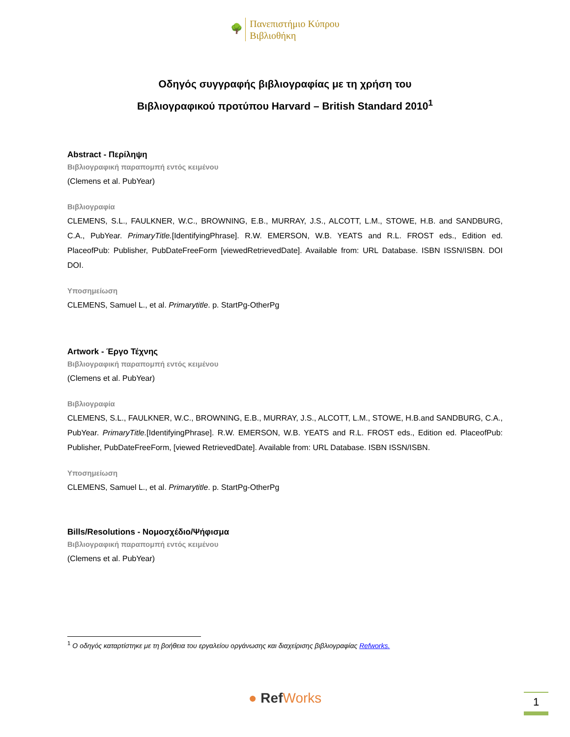🌳 Πανεπιστήμιο Κύπρου
Βιβλιοθήκη
Οδηγός συγγραφής βιβλιογραφίας με τη χρήση του
Βιβλιογραφικού προτύπου Harvard – British Standard 2010<sup>1</sup>
Abstract - Περίληψη
Βιβλιογραφική παραπομπή εντός κειμένου
(Clemens et al. PubYear)
Βιβλιογραφία
CLEMENS, S.L., FAULKNER, W.C., BROWNING, E.B., MURRAY, J.S., ALCOTT, L.M., STOWE, H.B. and SANDBURG, C.A., PubYear. PrimaryTitle.[IdentifyingPhrase]. R.W. EMERSON, W.B. YEATS and R.L. FROST eds., Edition ed. PlaceofPub: Publisher, PubDateFreeForm [viewedRetrievedDate]. Available from: URL Database. ISBN ISSN/ISBN. DOI DOI.
Υποσημείωση
CLEMENS, Samuel L., et al. Primarytitle. p. StartPg-OtherPg
Artwork - Έργο Τέχνης
Βιβλιογραφική παραπομπή εντός κειμένου
(Clemens et al. PubYear)
Βιβλιογραφία
CLEMENS, S.L., FAULKNER, W.C., BROWNING, E.B., MURRAY, J.S., ALCOTT, L.M., STOWE, H.B.and SANDBURG, C.A., PubYear. PrimaryTitle.[IdentifyingPhrase]. R.W. EMERSON, W.B. YEATS and R.L. FROST eds., Edition ed. PlaceofPub: Publisher, PubDateFreeForm, [viewed RetrievedDate]. Available from: URL Database. ISBN ISSN/ISBN.
Υποσημείωση
CLEMENS, Samuel L., et al. Primarytitle. p. StartPg-OtherPg
Bills/Resolutions - Νομοσχέδιο/Ψήφισμα
Βιβλιογραφική παραπομπή εντός κειμένου
(Clemens et al. PubYear)
<sup>1</sup> Ο οδηγός καταρτίστηκε με τη βοήθεια του εργαλείου οργάνωσης και διαχείρισης βιβλιογραφίας Refworks.
● RefWorks 1